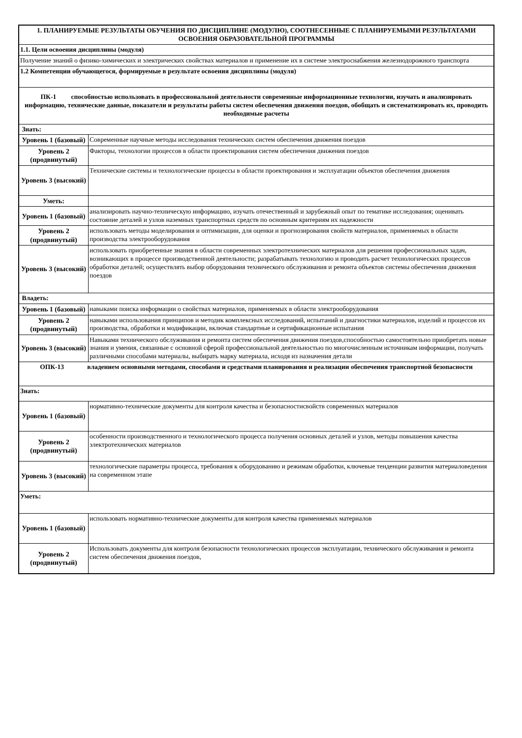| 1. ПЛАНИРУЕМЫЕ РЕЗУЛЬТАТЫ ОБУЧЕНИЯ ПО ДИСЦИПЛИНЕ (МОДУЛЮ), СООТНЕСЕННЫЕ С ПЛАНИРУЕМЫМИ РЕЗУЛЬТАТАМИ ОСВОЕНИЯ ОБРАЗОВАТЕЛЬНОЙ ПРОГРАММЫ | |
| 1.1. Цели освоения дисциплины (модуля) | |
| Получение знаний о физико-химических и электрических свойствах материалов и применение их в системе электроснабжения железнодорожного транспорта | |
| 1.2 Компетенции обучающегося, формируемые в результате освоения дисциплины (модуля) | |
| ПК-1 способностью использовать в профессиональной деятельности современные информационные технологии, изучать и анализировать информацию, технические данные, показатели и результаты работы систем обеспечения движения поездов, обобщать и систематизировать их, проводить необходимые расчеты | |
| Знать: | |
| Уровень 1 (базовый) | Современные научные методы исследования технических систем обеспечения движения поездов |
| Уровень 2 (продвинутый) | Факторы, технологии процессов в области проектирования систем обеспечения движения поездов |
| Уровень 3 (высокий) | Технические системы и технологические процессы в области проектирования и эксплуатации объектов обеспечения движения |
| Уметь: | |
| Уровень 1 (базовый) | анализировать научно-техническую информацию, изучать отечественный и зарубежный опыт по тематике исследования; оценивать состояние деталей и узлов наземных транспортных средств по основным критериям их надежности |
| Уровень 2 (продвинутый) | использовать методы моделирования и оптимизации, для оценки и прогнозирования свойств материалов, применяемых в области производства электрооборудования |
| Уровень 3 (высокий) | использовать приобретенные знания в области современных электротехнических материалов для решения профессиональных задач, возникающих в процессе производственной деятельности; разрабатывать технологию и проводить расчет технологических процессов обработки деталей; осуществлять выбор оборудования технического обслуживания и ремонта объектов системы обеспечения движения поездов |
| Владеть: | |
| Уровень 1 (базовый) | навыками поиска информации о свойствах материалов, применяемых в области электрооборудования |
| Уровень 2 (продвинутый) | навыками использования принципов и методик комплексных исследований, испытаний и диагностики материалов, изделий и процессов их производства, обработки и модификации, включая стандартные и сертификационные испытания |
| Уровень 3 (высокий) | Навыками технического обслуживания и ремонта систем обеспечения движения поездов,способностью самостоятельно приобретать новые знания и умения, связанные с основной сферой профессиональной деятельностью по многочисленным источникам информации, получать различными способами материалы, выбирать марку материала, исходя из назначения детали |
| ОПК-13 владением основными методами, способами и средствами планирования и реализации обеспечения транспортной безопасности | |
| Знать: | |
| Уровень 1 (базовый) | нормативно-технические документы для контроля качества и безопасностисвойств современных материалов |
| Уровень 2 (продвинутый) | особенности производственного и технологического процесса получения основных деталей и узлов, методы повышения качества электротехнических материалов |
| Уровень 3 (высокий) | технологические параметры процесса, требования к оборудованию и режимам обработки, ключевые тенденции развития материаловедения на современном этапе |
| Уметь: | |
| Уровень 1 (базовый) | использовать нормативно-технические документы для контроля качества применяемых материалов |
| Уровень 2 (продвинутый) | Использовать документы для контроля безопасности технологических процессов эксплуатации, технического обслуживания и ремонта систем обеспечения движения поездов, |